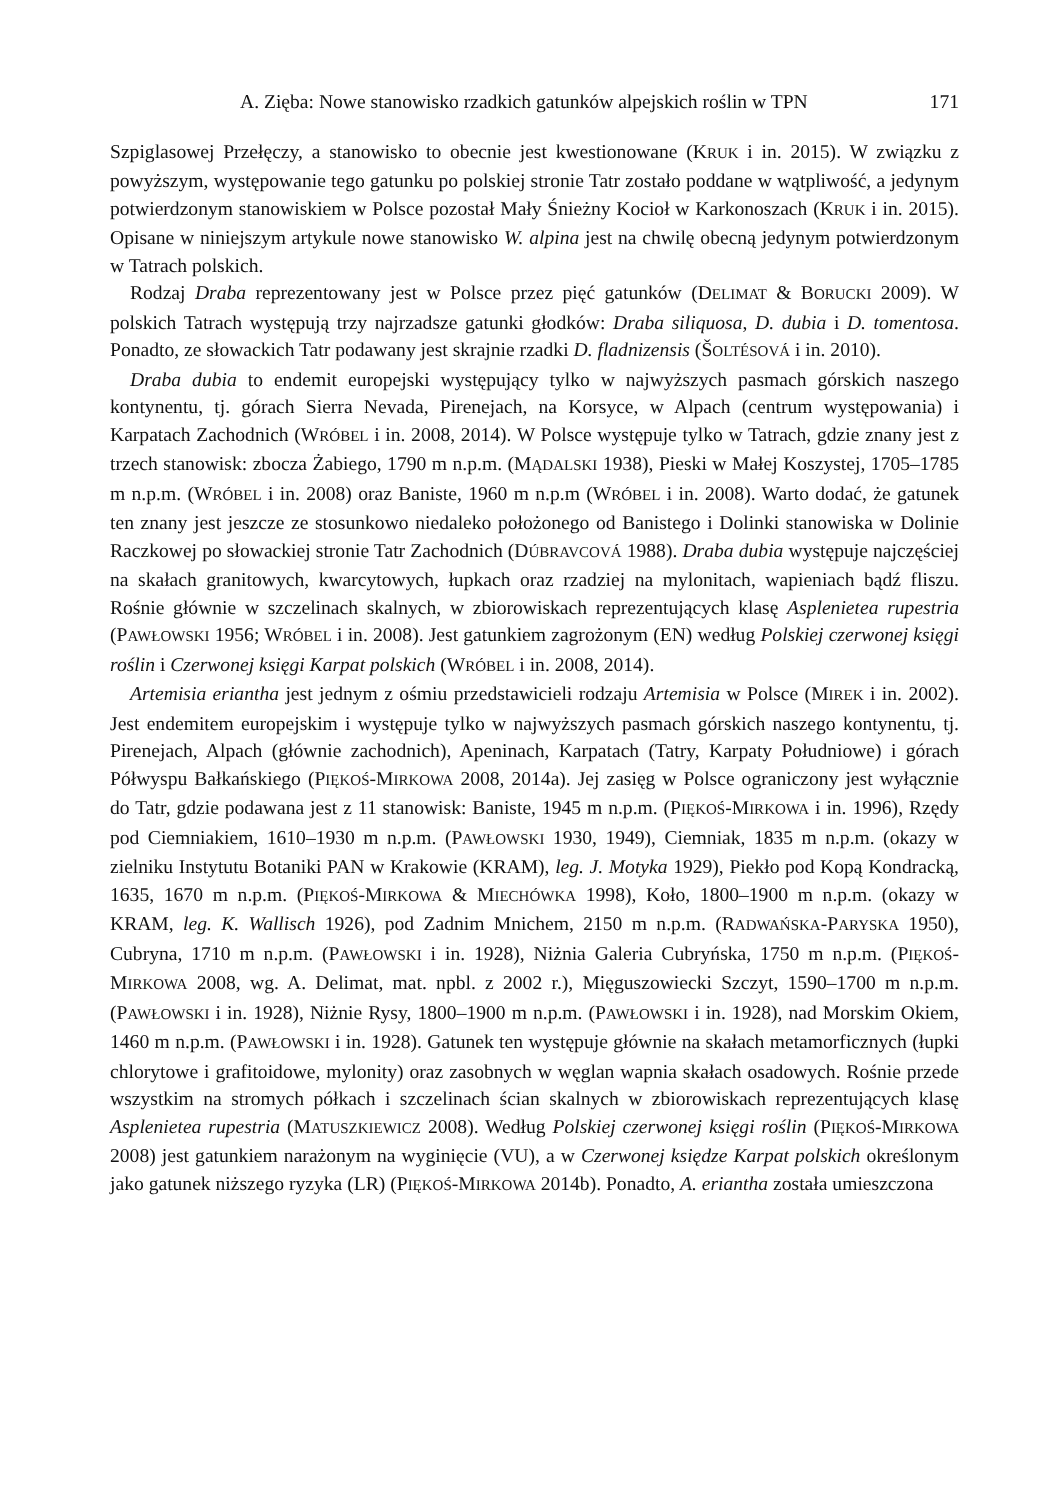A. Zięba: Nowe stanowisko rzadkich gatunków alpejskich roślin w TPN 171
Szpiglasowej Przełęczy, a stanowisko to obecnie jest kwestionowane (KRUK i in. 2015). W związku z powyższym, występowanie tego gatunku po polskiej stronie Tatr zostało poddane w wątpliwość, a jedynym potwierdzonym stanowiskiem w Polsce pozostał Mały Śnieżny Kocioł w Karkonoszach (KRUK i in. 2015). Opisane w niniejszym artykule nowe stanowisko W. alpina jest na chwilę obecną jedynym potwierdzonym w Tatrach polskich.
Rodzaj Draba reprezentowany jest w Polsce przez pięć gatunków (DELIMAT & BORUCKI 2009). W polskich Tatrach występują trzy najrzadsze gatunki głodków: Draba siliquosa, D. dubia i D. tomentosa. Ponadto, ze słowackich Tatr podawany jest skrajnie rzadki D. fladnizensis (ŠOLTÉSOVÁ i in. 2010).
Draba dubia to endemit europejski występujący tylko w najwyższych pasmach górskich naszego kontynentu, tj. górach Sierra Nevada, Pirenejach, na Korsyce, w Alpach (centrum występowania) i Karpatach Zachodnich (WRÓBEL i in. 2008, 2014). W Polsce występuje tylko w Tatrach, gdzie znany jest z trzech stanowisk: zbocza Żabiego, 1790 m n.p.m. (MĄDALSKI 1938), Pieski w Małej Koszystej, 1705–1785 m n.p.m. (WRÓBEL i in. 2008) oraz Baniste, 1960 m n.p.m (WRÓBEL i in. 2008). Warto dodać, że gatunek ten znany jest jeszcze ze stosunkowo niedaleko położonego od Banistego i Dolinki stanowiska w Dolinie Raczkowej po słowackiej stronie Tatr Zachodnich (DÚBRAVCOVÁ 1988). Draba dubia występuje najczęściej na skałach granitowych, kwarcytowych, łupkach oraz rzadziej na mylonitach, wapieniach bądź fliszu. Rośnie głównie w szczelinach skalnych, w zbiorowiskach reprezentujących klasę Asplenietea rupestria (PAWŁOWSKI 1956; WRÓBEL i in. 2008). Jest gatunkiem zagrożonym (EN) według Polskiej czerwonej księgi roślin i Czerwonej księgi Karpat polskich (WRÓBEL i in. 2008, 2014).
Artemisia eriantha jest jednym z ośmiu przedstawicieli rodzaju Artemisia w Polsce (MIREK i in. 2002). Jest endemitem europejskim i występuje tylko w najwyższych pasmach górskich naszego kontynentu, tj. Pirenejach, Alpach (głównie zachodnich), Apeninach, Karpatach (Tatry, Karpaty Południowe) i górach Półwyspu Bałkańskiego (PIĘKOŚ-MIRKOWA 2008, 2014a). Jej zasięg w Polsce ograniczony jest wyłącznie do Tatr, gdzie podawana jest z 11 stanowisk: Baniste, 1945 m n.p.m. (PIĘKOŚ-MIRKOWA i in. 1996), Rzędy pod Ciemniakiem, 1610–1930 m n.p.m. (PAWŁOWSKI 1930, 1949), Ciemniak, 1835 m n.p.m. (okazy w zielniku Instytutu Botaniki PAN w Krakowie (KRAM), leg. J. Motyka 1929), Piekło pod Kopą Kondracką, 1635, 1670 m n.p.m. (PIĘKOŚ-MIRKOWA & MIECHÓWKA 1998), Koło, 1800–1900 m n.p.m. (okazy w KRAM, leg. K. Wallisch 1926), pod Zadnim Mnichem, 2150 m n.p.m. (RADWAŃSKA-PARYSKA 1950), Cubryna, 1710 m n.p.m. (PAWŁOWSKI i in. 1928), Niżnia Galeria Cubryńska, 1750 m n.p.m. (PIĘKOŚ-MIRKOWA 2008, wg. A. Delimat, mat. npbl. z 2002 r.), Mięguszowiecki Szczyt, 1590–1700 m n.p.m. (PAWŁOWSKI i in. 1928), Niżnie Rysy, 1800–1900 m n.p.m. (PAWŁOWSKI i in. 1928), nad Morskim Okiem, 1460 m n.p.m. (PAWŁOWSKI i in. 1928). Gatunek ten występuje głównie na skałach metamorficznych (łupki chlorytowe i grafitoidowe, mylonity) oraz zasobnych w węglan wapnia skałach osadowych. Rośnie przede wszystkim na stromych półkach i szczelinach ścian skalnych w zbiorowiskach reprezentujących klasę Asplenietea rupestria (MATUSZKIEWICZ 2008). Według Polskiej czerwonej księgi roślin (PIĘKOŚ-MIRKOWA 2008) jest gatunkiem narażonym na wyginięcie (VU), a w Czerwonej księdze Karpat polskich określonym jako gatunek niższego ryzyka (LR) (PIĘKOŚ-MIRKOWA 2014b). Ponadto, A. eriantha została umieszczona